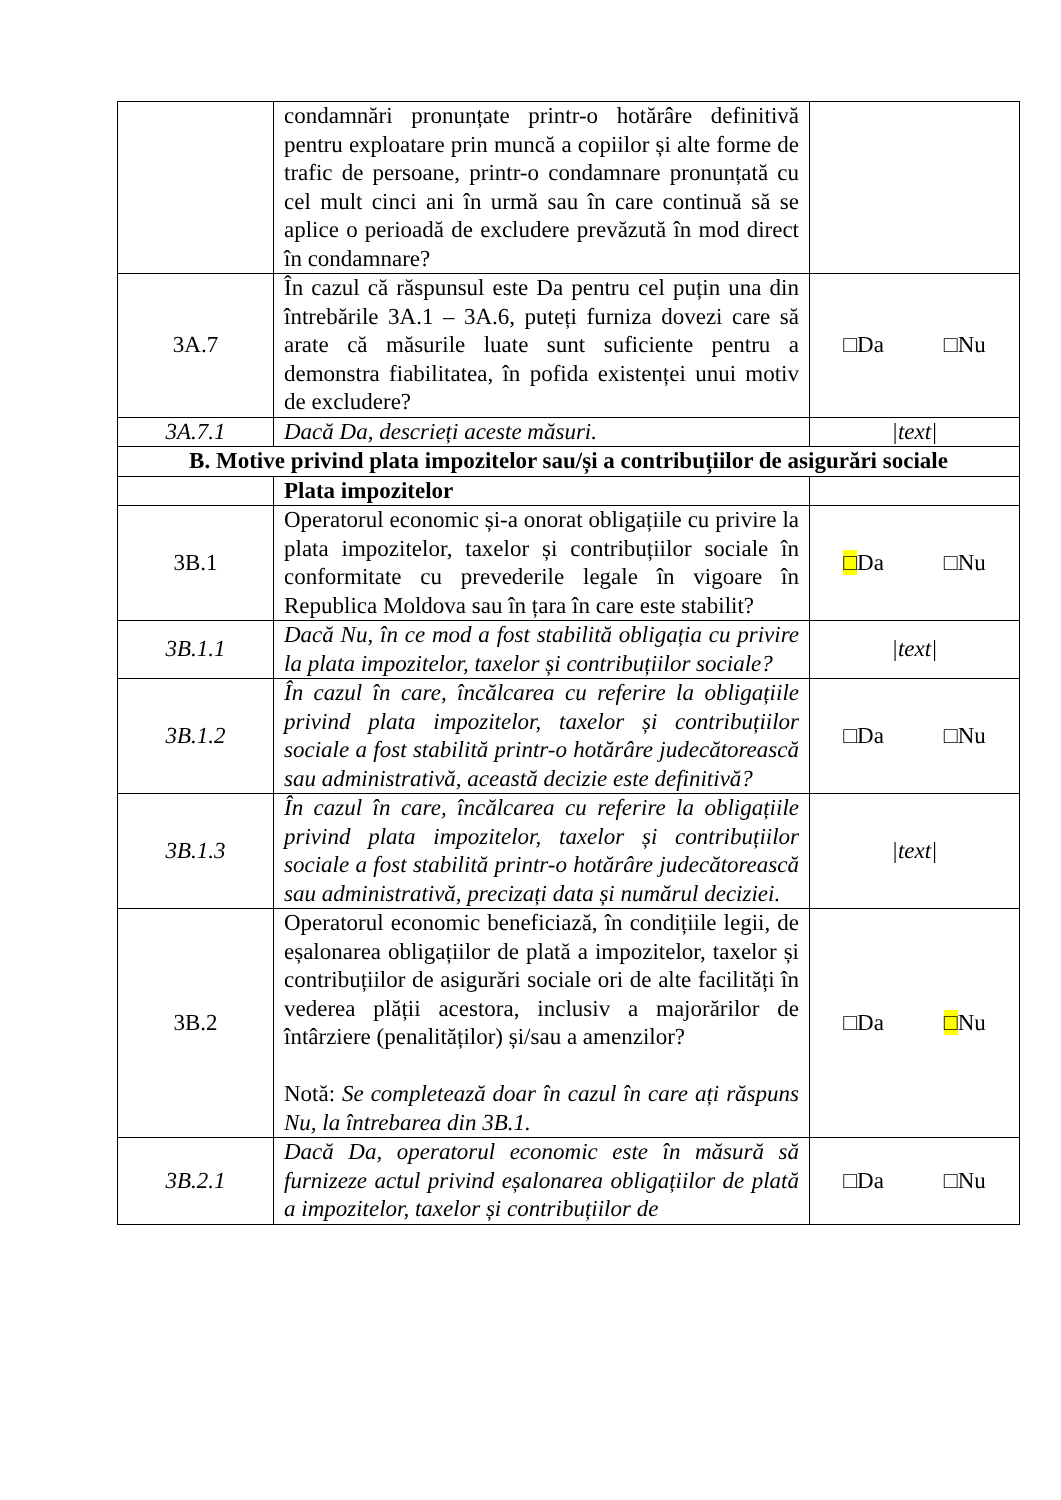| | condamnări pronunțate printr-o hotărâre definitivă pentru exploatare prin muncă a copiilor și alte forme de trafic de persoane, printr-o condamnare pronunțată cu cel mult cinci ani în urmă sau în care continuă să se aplice o perioadă de excludere prevăzută în mod direct în condamnare? | |
| 3A.7 | În cazul că răspunsul este Da pentru cel puțin una din întrebările 3A.1 – 3A.6, puteți furniza dovezi care să arate că măsurile luate sunt suficiente pentru a demonstra fiabilitatea, în pofida existenței unui motiv de excludere? | □Da □Nu |
| 3A.7.1 | Dacă Da, descrieți aceste măsuri. | /text/ |
| B. Motive privind plata impozitelor sau/și a contribuțiilor de asigurări sociale | | |
| | Plata impozitelor | |
| 3B.1 | Operatorul economic și-a onorat obligațiile cu privire la plata impozitelor, taxelor și contribuțiilor sociale în conformitate cu prevederile legale în vigoare în Republica Moldova sau în țara în care este stabilit? | □ Da □Nu |
| 3B.1.1 | Dacă Nu, în ce mod a fost stabilită obligația cu privire la plata impozitelor, taxelor și contribuțiilor sociale? | /text/ |
| 3B.1.2 | În cazul în care, încălcarea cu referire la obligațiile privind plata impozitelor, taxelor și contribuțiilor sociale a fost stabilită printr-o hotărâre judecătorească sau administrativă, această decizie este definitivă? | □Da □Nu |
| 3B.1.3 | În cazul în care, încălcarea cu referire la obligațiile privind plata impozitelor, taxelor și contribuțiilor sociale a fost stabilită printr-o hotărâre judecătorească sau administrativă, precizați data și numărul deciziei. | /text/ |
| 3B.2 | Operatorul economic beneficiază, în condițiile legii, de eșalonarea obligațiilor de plată a impozitelor, taxelor și contribuțiilor de asigurări sociale ori de alte facilități în vederea plății acestora, inclusiv a majorărilor de întârziere (penalităților) și/sau a amenzilor? Notă: Se completează doar în cazul în care ați răspuns Nu, la întrebarea din 3B.1. | □Da □ Nu |
| 3B.2.1 | Dacă Da, operatorul economic este în măsură să furnizeze actul privind eșalonarea obligațiilor de plată a impozitelor, taxelor și contribuțiilor de | □Da □Nu |